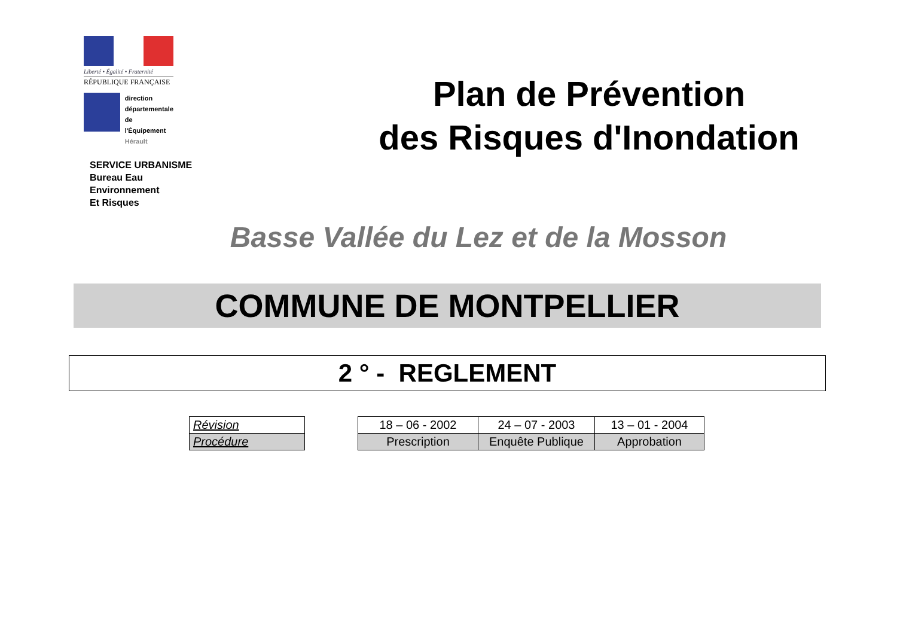Liberté • Égalité • Fraternité
RÉPUBLIQUE FRANÇAISE
direction
départementale
de l'Équipement
Hérault
SERVICE URBANISME
Bureau Eau
Environnement
Et Risques
Plan de Prévention
des Risques d'Inondation
Basse Vallée du Lez et de la Mosson
COMMUNE DE MONTPELLIER
2 ° - REGLEMENT
| Révision |
| Procédure |
| 18 – 06 - 2002 | 24 – 07 - 2003 | 13 – 01 - 2004 |
| Prescription | Enquête Publique | Approbation |